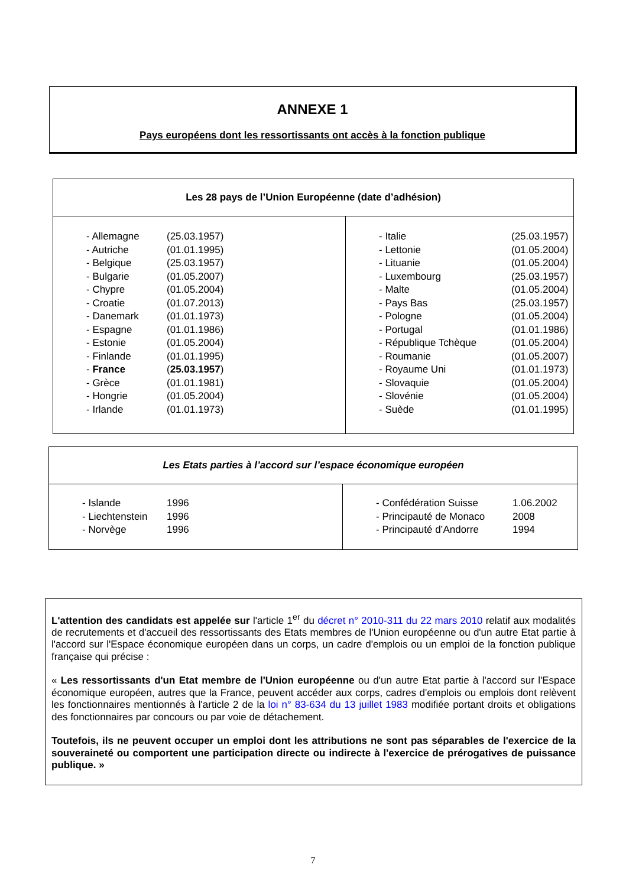ANNEXE 1
Pays européens dont les ressortissants ont accès à la fonction publique
| Les 28 pays de l’Union Européenne (date d’adhésion) | |
| / - Allemagne / (25.03.1957) / / - Autriche / (01.01.1995) / / - Belgique / (25.03.1957) / / - Bulgarie / (01.05.2007) / / - Chypre / (01.05.2004) / / - Croatie / (01.07.2013) / / - Danemark / (01.01.1973) / / - Espagne / (01.01.1986) / / - Estonie / (01.05.2004) / / - Finlande / (01.01.1995) / / - France / ( 25.03.1957 ) / / - Grèce / (01.01.1981) / / - Hongrie / (01.05.2004) / / - Irlande / (01.01.1973) / | / - Italie / (25.03.1957) / / - Lettonie / (01.05.2004) / / - Lituanie / (01.05.2004) / / - Luxembourg / (25.03.1957) / / - Malte / (01.05.2004) / / - Pays Bas / (25.03.1957) / / - Pologne / (01.05.2004) / / - Portugal / (01.01.1986) / / - République Tchèque / (01.05.2004) / / - Roumanie / (01.05.2007) / / - Royaume Uni / (01.01.1973) / / - Slovaquie / (01.05.2004) / / - Slovénie / (01.05.2004) / / - Suède / (01.01.1995) / |
| Les Etats parties à l’accord sur l’espace économique européen | |
| / - Islande / 1996 / / - Liechtenstein / 1996 / / - Norvège / 1996 / | / - Confédération Suisse / 1.06.2002 / / - Principauté de Monaco / 2008 / / - Principauté d’Andorre / 1994 / |
L'attention des candidats est appelée sur l'article 1<sup>er</sup> du décret n° 2010-311 du 22 mars 2010 relatif aux modalités de recrutements et d'accueil des ressortissants des Etats membres de l'Union européenne ou d'un autre Etat partie à l'accord sur l'Espace économique européen dans un corps, un cadre d'emplois ou un emploi de la fonction publique française qui précise :
« Les ressortissants d'un Etat membre de l'Union européenne ou d'un autre Etat partie à l'accord sur l'Espace économique européen, autres que la France, peuvent accéder aux corps, cadres d'emplois ou emplois dont relèvent les fonctionnaires mentionnés à l'article 2 de la loi n° 83-634 du 13 juillet 1983 modifiée portant droits et obligations des fonctionnaires par concours ou par voie de détachement.
Toutefois, ils ne peuvent occuper un emploi dont les attributions ne sont pas séparables de l'exercice de la souveraineté ou comportent une participation directe ou indirecte à l'exercice de prérogatives de puissance publique. »
7